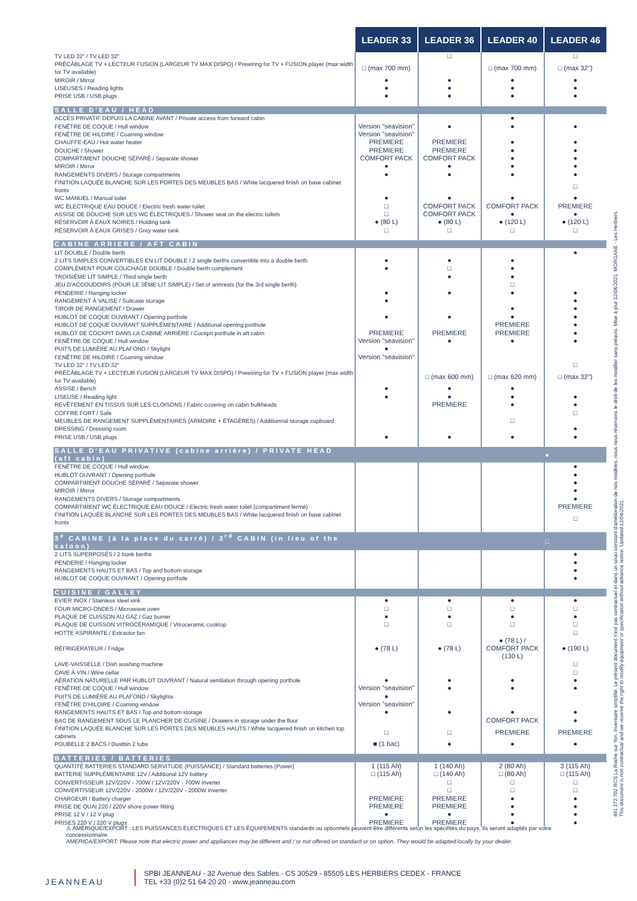| | LEADER 33 | LEADER 36 | LEADER 40 | LEADER 46 |
| --- | --- | --- | --- | --- |
| TV LED 32'' / TV LED 32'' | | □ | | □ |
| PRÉCÂBLAGE TV + LECTEUR FUSION (LARGEUR TV MAX DISPO) / Prewiring for TV + FUSION player (max width for TV available) | □ (max 700 mm) | | □ (max 700 mm) | □ (max 32'') |
| MIROIR / Mirror | ● | ● | ● | ● |
| LISEUSES / Reading lights | ● | ● | ● | ● |
| PRISE USB / USB plugs | ● | ● | ● | ● |
| SALLE D'EAU / HEAD | | | | |
| ACCÈS PRIVATIF DEPUIS LA CABINE AVANT / Private access from forward cabin | | | ● | |
| FENÊTRE DE COQUE / Hull window | Version "seavision" | ● | ● | ● |
| FENÊTRE DE HILOIRE / Coaming window | Version "seavision" | | | |
| CHAUFFE-EAU / Hot water heater | PREMIERE | PREMIERE | ● | ● |
| DOUCHE / Shower | PREMIERE | PREMIERE | ● | ● |
| COMPARTIMENT DOUCHE SÉPARÉ / Separate shower | COMFORT PACK | COMFORT PACK | ● | ● |
| MIROIR / Mirror | ● | ● | ● | ● |
| RANGEMENTS DIVERS / Storage compartments | ● | ● | ● | ● |
| FINITION LAQUÉE BLANCHE SUR LES PORTES DES MEUBLES BAS / White lacquered finish on base cabinet fronts | | | | □ |
| WC MANUEL / Manual toilet | ● | ● | ● | ● |
| WC ÉLECTRIQUE EAU DOUCE / Electric fresh water toilet | □ | COMFORT PACK | COMFORT PACK | PREMIERE |
| ASSISE DE DOUCHE SUR LES WC ÉLECTRIQUES / Shower seat on the electric toilets | □ | COMFORT PACK | ● | ● |
| RÉSERVOIR À EAUX NOIRES / Holding tank | ● (80 L) | ● (80 L) | ● (120 L) | ● (120 L) |
| RÉSERVOIR À EAUX GRISES / Grey water tank | □ | □ | □ | □ |
| CABINE ARRIERE / AFT CABIN | | | | |
| LIT DOUBLE / Double berth | | | | ● |
| 2 LITS SIMPLES CONVERTIBLES EN LIT DOUBLE / 2 single berths convertible into a double berth | ● | ● | ● | |
| COMPLÉMENT POUR COUCHAGE DOUBLE / Double berth complement | ● | □ | ● | |
| TROISIÈME LIT SIMPLE / Third single berth | | ● | ● | |
| JEU D'ACCOUDOIRS (POUR LE 3ÈME LIT SIMPLE) / Set of armrests (for the 3rd single berth) | | | □ | |
| PENDERIE / Hanging locker | ● | ● | ● | ● |
| RANGEMENT À VALISE / Suitcase storage | ● | | | ● |
| TIROIR DE RANGEMENT / Drawer | | | ● | ● |
| HUBLOT DE COQUE OUVRANT / Opening porthole | ● | ● | ● | ● |
| HUBLOT DE COQUE OUVRANT SUPPLÉMENTAIRE / Additional opening porthole | | | PREMIERE | ● |
| HUBLOT DE COCKPIT DANS LA CABINE ARRIÈRE / Cockpit porthole in aft cabin | PREMIERE | PREMIERE | PREMIERE | ● |
| FENÊTRE DE COQUE / Hull window | Version "seavision" | ● | ● | ● |
| PUITS DE LUMIÈRE AU PLAFOND / Skylight | ● | | | |
| FENÊTRE DE HILOIRE / Coaming window | Version "seavision" | | | |
| TV LED 32'' / TV LED 32'' | | | | □ |
| PRÉCÂBLAGE TV + LECTEUR FUSION (LARGEUR TV MAX DISPO) / Prewiring for TV + FUSION player (max width for TV available) | | □ (max 600 mm) | □ (max 620 mm) | □ (max 32'') |
| ASSISE / Bench | ● | ● | ● | |
| LISEUSE / Reading light | ● | ● | ● | ● |
| REVÊTEMENT EN TISSUS SUR LES CLOISONS / Fabric covering on cabin bulkheads | | PREMIERE | ● | ● |
| COFFRE FORT / Safe | | | | □ |
| MEUBLES DE RANGEMENT SUPPLÉMENTAIRES (ARMOIRE + ÉTAGÈRES) / Additionnal storage cupboard | | | □ | |
| DRESSING / Dressing room | | | | ● |
| PRISE USB / USB plugs | ● | ● | ● | ● |
| SALLE D'EAU PRIVATIVE (cabine arrière) / PRIVATE HEAD (aft cabin) | | | | ● |
| FENÊTRE DE COQUE / Hull window | | | | ● |
| HUBLOT OUVRANT / Opening porthole | | | | ● |
| COMPARTIMENT DOUCHE SÉPARÉ / Separate shower | | | | ● |
| MIROIR / Mirror | | | | ● |
| RANGEMENTS DIVERS / Storage compartments | | | | ● |
| COMPARTIMENT WC ÉLECTRIQUE EAU DOUCE / Electric fresh water toilet (compartiment fermé) | | | | PREMIERE |
| FINITION LAQUÉE BLANCHE SUR LES PORTES DES MEUBLES BAS / White lacquered finish on base cabinet fronts | | | | □ |
| 3<sup>e</sup> CABINE (à la place du carré) / 3<sup>rd</sup> CABIN (in lieu of the saloon) | | | | □ |
| 2 LITS SUPERPOSÉS / 2 bunk berths | | | | ● |
| PENDERIE / Hanging locker | | | | ● |
| RANGEMENTS HAUTS ET BAS / Top and bottom storage | | | | ● |
| HUBLOT DE COQUE OUVRANT / Opening porthole | | | | ● |
| CUISINE / GALLEY | | | | |
| EVIER INOX / Stainless steel sink | ● | ● | ● | ● |
| FOUR MICRO-ONDES / Microwave oven | □ | □ | □ | □ |
| PLAQUE DE CUISSON AU GAZ / Gaz burner | ● | ● | ● | ● |
| PLAQUE DE CUISSON VITROCÉRAMIQUE / Vitroceramic cooktop | □ | □ | □ | □ |
| HOTTE ASPIRANTE / Extractor fan | | | | □ |
| RÉFRIGÉRATEUR / Fridge | ● (78 L) | ● (78 L) | ● (78 L) / COMFORT PACK (130 L) | ● (190 L) |
| LAVE-VAISSELLE / Dish washing machine | | | | □ |
| CAVE À VIN / Wine cellar | | | | □ |
| AÉRATION NATURELLE PAR HUBLOT OUVRANT / Natural ventilation through opening porthole | ● | ● | ● | ● |
| FENÊTRE DE COQUE / Hull window | Version "seavision" | ● | ● | ● |
| PUITS DE LUMIÈRE AU PLAFOND / Skylights | ● | | | |
| FENÊTRE D'HILOIRE / Coaming window | Version "seavision" | | | |
| RANGEMENTS HAUTS ET BAS / Top and bottom storage | ● | ● | ● | ● |
| BAC DE RANGEMENT SOUS LE PLANCHER DE CUISINE / Drawers in storage under the floor | | | COMFORT PACK | ● |
| FINITION LAQUÉE BLANCHE SUR LES PORTES DES MEUBLES HAUTS / White lacquered finish on kitchen top cabinets | □ | □ | PREMIERE | PREMIERE |
| POUBELLE 2 BACS / Dustbin 2 tubs | ■ (1 bac) | ● | ● | ● |
| BATTERIES / BATTERIES | | | | |
| QUANTITÉ BATTERIES STANDARD SERVITUDE (PUISSANCE) / Standard batteries (Power) | 1 (115 Ah) | 1 (140 Ah) | 2 (80 Ah) | 3 (115 Ah) |
| BATTERIE SUPPLÉMENTAIRE 12V / Additional 12V battery | □ (115 Ah) | □ (140 Ah) | □ (80 Ah) | □ (115 Ah) |
| CONVERTISSEUR 12V/220V - 700W / 12V/220V - 700W inverter | | □ | □ | □ |
| CONVERTISSEUR 12V/220V - 2000W / 12V/220V - 2000W inverter | | □ | □ | □ |
| CHARGEUR / Battery charger | PREMIERE | PREMIERE | ● | ● |
| PRISE DE QUAI 220 / 220V shore power fitting | PREMIERE | PREMIERE | ● | ● |
| PRISE 12 V / 12 V plug | ● | ● | ● | ● |
| PRISES 220 V / 220 V plugs | PREMIERE | PREMIERE | ● | ● |
⚠ AMÉRIQUE/EXPORT : LES PUISSANCES ÉLECTRIQUES ET LES ÉQUIPEMENTS standards ou optionnels peuvent être différents selon les spécifités du pays. Ils seront adaptés par votre concessionnaire.
AMERICA/EXPORT: Please note that electric power and appliances may be different and / or not offered on standard or on option. They would be adapted locally by your dealer.
JEANNEAU
SPBI JEANNEAU - 32 Avenue des Sables - CS 30529 - 85505 LES HERBIERS CEDEX - FRANCE
TEL +33 (0)2 51 64 20 20 - www.jeanneau.com
491 372 702 RCS La Roche sur Yon. Inventaire simplifié. Le présent document n'est pas contractuel et dans un souci constant d'amélioration de nos modèles, nous nous réservons le droit de les modifier sans préavis. Mise à jour 12/04/2021. MORGANE - Les Herbiers.
This document is non contractual and we reserve the right to modify equipment or specification without advance notice. Updated 12/04/2021.